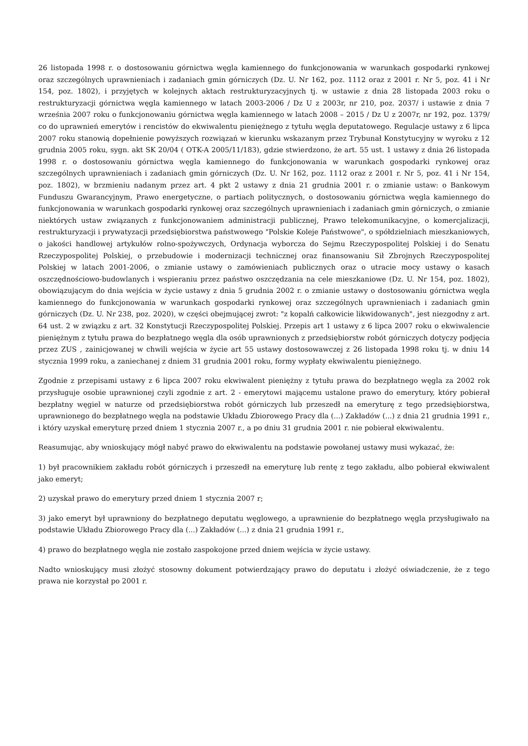26 listopada 1998 r. o dostosowaniu górnictwa węgla kamiennego do funkcjonowania w warunkach gospodarki rynkowej oraz szczególnych uprawnieniach i zadaniach gmin górniczych (Dz. U. Nr 162, poz. 1112 oraz z 2001 r. Nr 5, poz. 41 i Nr 154, poz. 1802), i przyjętych w kolejnych aktach restrukturyzacyjnych tj. w ustawie z dnia 28 listopada 2003 roku o restrukturyzacji górnictwa węgla kamiennego w latach 2003-2006 / Dz U z 2003r, nr 210, poz. 2037/ i ustawie z dnia 7 września 2007 roku o funkcjonowaniu górnictwa węgla kamiennego w latach 2008 – 2015 / Dz U z 2007r, nr 192, poz. 1379/ co do uprawnień emerytów i rencistów do ekwiwalentu pieniężnego z tytułu węgla deputatowego. Regulacje ustawy z 6 lipca 2007 roku stanowią dopełnienie powyższych rozwiązań w kierunku wskazanym przez Trybunał Konstytucyjny w wyroku z 12 grudnia 2005 roku, sygn. akt SK 20/04 ( OTK-A 2005/11/183), gdzie stwierdzono, że art. 55 ust. 1 ustawy z dnia 26 listopada 1998 r. o dostosowaniu górnictwa węgla kamiennego do funkcjonowania w warunkach gospodarki rynkowej oraz szczególnych uprawnieniach i zadaniach gmin górniczych (Dz. U. Nr 162, poz. 1112 oraz z 2001 r. Nr 5, poz. 41 i Nr 154, poz. 1802), w brzmieniu nadanym przez art. 4 pkt 2 ustawy z dnia 21 grudnia 2001 r. o zmianie ustaw: o Bankowym Funduszu Gwarancyjnym, Prawo energetyczne, o partiach politycznych, o dostosowaniu górnictwa węgla kamiennego do funkcjonowania w warunkach gospodarki rynkowej oraz szczególnych uprawnieniach i zadaniach gmin górniczych, o zmianie niektórych ustaw związanych z funkcjonowaniem administracji publicznej, Prawo telekomunikacyjne, o komercjalizacji, restrukturyzacji i prywatyzacji przedsiębiorstwa państwowego "Polskie Koleje Państwowe", o spółdzielniach mieszkaniowych, o jakości handlowej artykułów rolno-spożywczych, Ordynacja wyborcza do Sejmu Rzeczypospolitej Polskiej i do Senatu Rzeczypospolitej Polskiej, o przebudowie i modernizacji technicznej oraz finansowaniu Sił Zbrojnych Rzeczypospolitej Polskiej w latach 2001-2006, o zmianie ustawy o zamówieniach publicznych oraz o utracie mocy ustawy o kasach oszczędnościowo-budowlanych i wspieraniu przez państwo oszczędzania na cele mieszkaniowe (Dz. U. Nr 154, poz. 1802), obowiązującym do dnia wejścia w życie ustawy z dnia 5 grudnia 2002 r. o zmianie ustawy o dostosowaniu górnictwa węgla kamiennego do funkcjonowania w warunkach gospodarki rynkowej oraz szczególnych uprawnieniach i zadaniach gmin górniczych (Dz. U. Nr 238, poz. 2020), w części obejmującej zwrot: "z kopalń całkowicie likwidowanych", jest niezgodny z art. 64 ust. 2 w związku z art. 32 Konstytucji Rzeczypospolitej Polskiej. Przepis art 1 ustawy z 6 lipca 2007 roku o ekwiwalencie pieniężnym z tytułu prawa do bezpłatnego węgla dla osób uprawnionych z przedsiębiorstw robót górniczych dotyczy podjęcia przez ZUS , zainicjowanej w chwili wejścia w życie art 55 ustawy dostosowawczej z 26 listopada 1998 roku tj. w dniu 14 stycznia 1999 roku, a zaniechanej z dniem 31 grudnia 2001 roku, formy wypłaty ekwiwalentu pieniężnego.
Zgodnie z przepisami ustawy z 6 lipca 2007 roku ekwiwalent pieniężny z tytułu prawa do bezpłatnego węgla za 2002 rok przysługuje osobie uprawnionej czyli zgodnie z art. 2 - emerytowi mającemu ustalone prawo do emerytury, który pobierał bezpłatny węgiel w naturze od przedsiębiorstwa robót górniczych lub przeszedł na emeryturę z tego przedsiębiorstwa, uprawnionego do bezpłatnego węgla na podstawie Układu Zbiorowego Pracy dla (...) Zakładów (...) z dnia 21 grudnia 1991 r., i który uzyskał emeryturę przed dniem 1 stycznia 2007 r., a po dniu 31 grudnia 2001 r. nie pobierał ekwiwalentu.
Reasumując, aby wnioskujący mógł nabyć prawo do ekwiwalentu na podstawie powołanej ustawy musi wykazać, że:
1) był pracownikiem zakładu robót górniczych i przeszedł na emeryturę lub rentę z tego zakładu, albo pobierał ekwiwalent jako emeryt;
2) uzyskał prawo do emerytury przed dniem 1 stycznia 2007 r;
3) jako emeryt był uprawniony do bezpłatnego deputatu węglowego, a uprawnienie do bezpłatnego węgla przysługiwało na podstawie Układu Zbiorowego Pracy dla (...) Zakładów (...) z dnia 21 grudnia 1991 r.,
4) prawo do bezpłatnego węgla nie zostało zaspokojone przed dniem wejścia w życie ustawy.
Nadto wnioskujący musi złożyć stosowny dokument potwierdzający prawo do deputatu i złożyć oświadczenie, że z tego prawa nie korzystał po 2001 r.